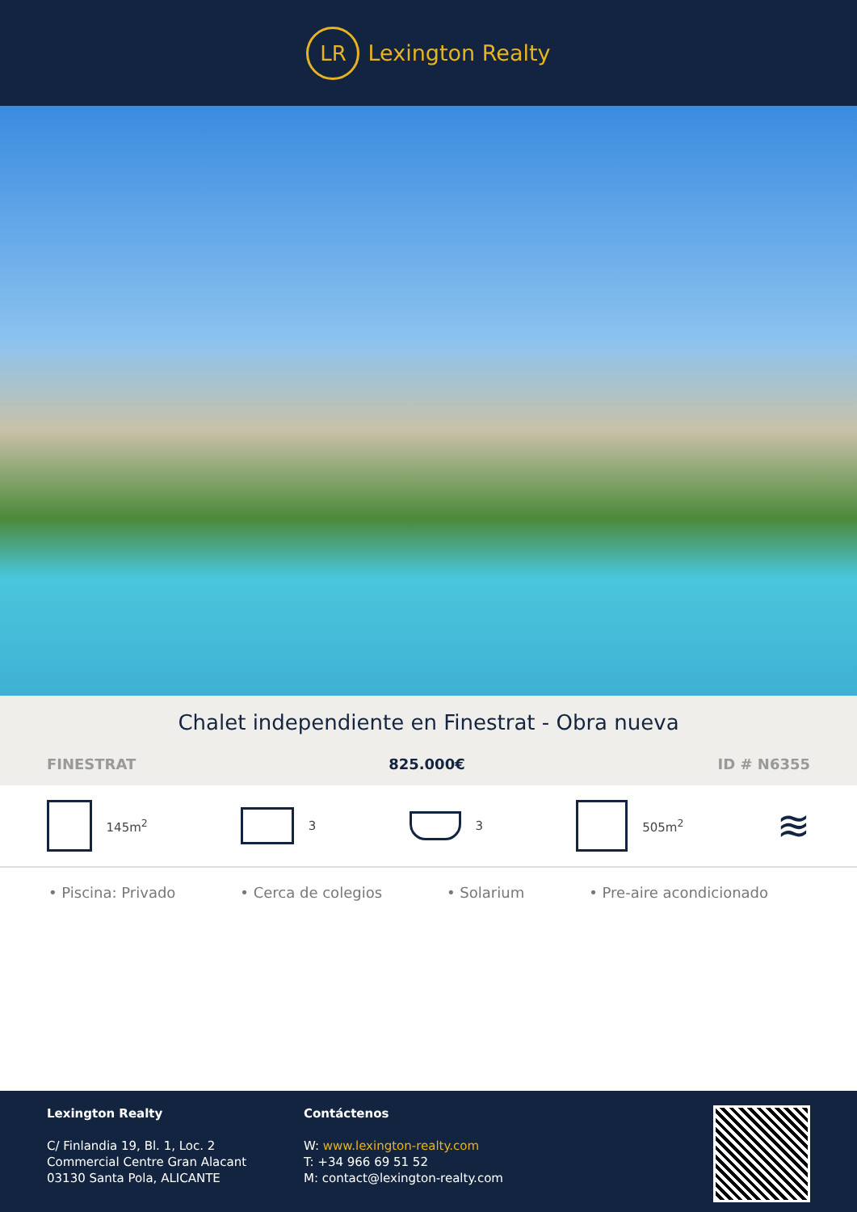LR
Lexington Realty
Chalet independiente en Finestrat - Obra nueva
FINESTRAT 825.000€ ID # N6355
145m<sup>2</sup> 3 3 505m<sup>2</sup>
≋
• Piscina: Privado • Cerca de colegios • Solarium • Pre-aire acondicionado
Lexington Realty
C/ Finlandia 19, Bl. 1, Loc. 2
Commercial Centre Gran Alacant
03130 Santa Pola, ALICANTE
Contáctenos
W: www.lexington-realty.com
T: +34 966 69 51 52
M: contact@lexington-realty.com